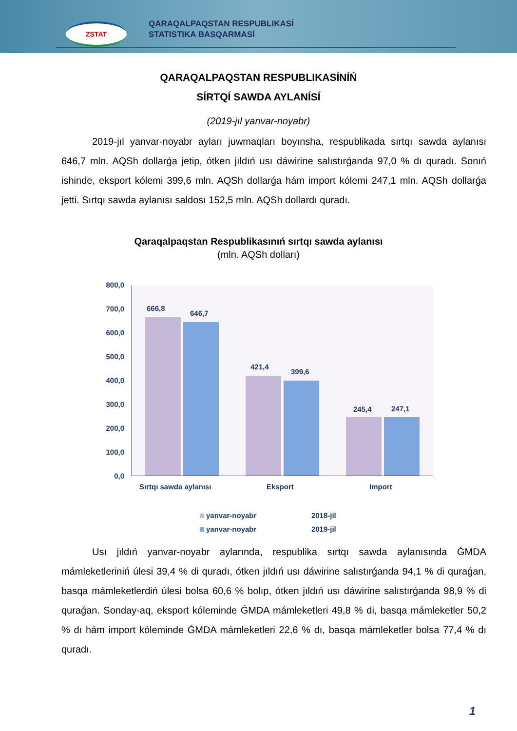ZSTAT
QARAQALPAQSTAN RESPUBLIKASÍ
STATISTIKA BASQARMASÍ
QARAQALPAQSTAN RESPUBLIKASÍNÍŃ
SÍRTQÍ SAWDA AYLANÍSÍ
(2019-jıl yanvar-noyabr)
2019-jıl yanvar-noyabr ayları juwmaqları boyınsha, respublikada sırtqı sawda aylanısı 646,7 mln. AQSh dollarǵa jetip, ótken jıldıń usı dáwirine salıstırǵanda 97,0 % dı quradı. Sonıń ishinde, eksport kólemi 399,6 mln. AQSh dollarǵa hám import kólemi 247,1 mln. AQSh dollarǵa jetti. Sırtqı sawda aylanısı saldosı 152,5 mln. AQSh dollardı quradı.
Qaraqalpaqstan Respublikasınıń sırtqı sawda aylanısı
(mln. AQSh dolları)
800,0
700,0
600,0
500,0
400,0
300,0
200,0
100,0
0,0
666,8
646,7
421,4
399,6
245,4 247,1
Sırtqı sawda aylanısı Eksport Import
yanvar-noyabr 2018-jil
yanvar-noyabr 2019-jil
Usı jıldıń yanvar-noyabr aylarında, respublika sırtqı sawda aylanısında ǴMDA mámleketleriniń úlesi 39,4 % di quradı, ótken jıldıń usı dáwirine salıstırǵanda 94,1 % di quraǵan, basqa mámleketlerdiń úlesi bolsa 60,6 % bolıp, ótken jıldıń usı dáwirine salıstırǵanda 98,9 % di quraǵan. Sonday-aq, eksport kóleminde ǴMDA mámleketleri 49,8 % di, basqa mámleketler 50,2 % dı hám import kóleminde ǴMDA mámleketleri 22,6 % dı, basqa mámleketler bolsa 77,4 % dı quradı.
1